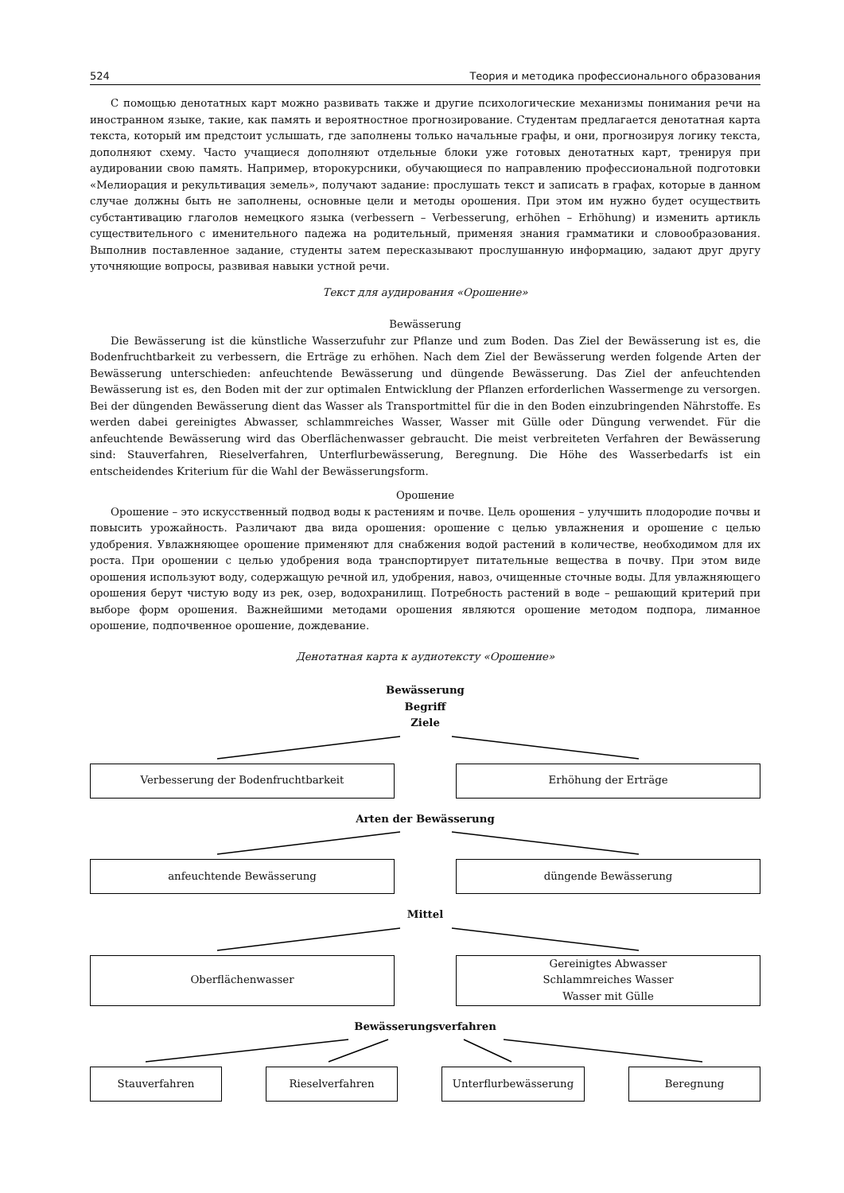524 Теория и методика профессионального образования
С помощью денотатных карт можно развивать также и другие психологические механизмы понимания речи на иностранном языке, такие, как память и вероятностное прогнозирование. Студентам предлагается денотатная карта текста, который им предстоит услышать, где заполнены только начальные графы, и они, прогнозируя логику текста, дополняют схему. Часто учащиеся дополняют отдельные блоки уже готовых денотатных карт, тренируя при аудировании свою память. Например, второкурсники, обучающиеся по направлению профессиональной подготовки «Мелиорация и рекультивация земель», получают задание: прослушать текст и записать в графах, которые в данном случае должны быть не заполнены, основные цели и методы орошения. При этом им нужно будет осуществить субстантивацию глаголов немецкого языка (verbessern – Verbesserung, erhöhen – Erhöhung) и изменить артикль существительного с именительного падежа на родительный, применяя знания грамматики и словообразования. Выполнив поставленное задание, студенты затем пересказывают прослушанную информацию, задают друг другу уточняющие вопросы, развивая навыки устной речи.
Текст для аудирования «Орошение»
Bewässerung
Die Bewässerung ist die künstliche Wasserzufuhr zur Pflanze und zum Boden. Das Ziel der Bewässerung ist es, die Bodenfruchtbarkeit zu verbessern, die Erträge zu erhöhen. Nach dem Ziel der Bewässerung werden folgende Arten der Bewässerung unterschieden: anfeuchtende Bewässerung und düngende Bewässerung. Das Ziel der anfeuchtenden Bewässerung ist es, den Boden mit der zur optimalen Entwicklung der Pflanzen erforderlichen Wassermenge zu versorgen. Bei der düngenden Bewässerung dient das Wasser als Transportmittel für die in den Boden einzubringenden Nährstoffe. Es werden dabei gereinigtes Abwasser, schlammreiches Wasser, Wasser mit Gülle oder Düngung verwendet. Für die anfeuchtende Bewässerung wird das Oberflächenwasser gebraucht. Die meist verbreiteten Verfahren der Bewässerung sind: Stauverfahren, Rieselverfahren, Unterflurbewässerung, Beregnung. Die Höhe des Wasserbedarfs ist ein entscheidendes Kriterium für die Wahl der Bewässerungsform.
Орошение
Орошение – это искусственный подвод воды к растениям и почве. Цель орошения – улучшить плодородие почвы и повысить урожайность. Различают два вида орошения: орошение с целью увлажнения и орошение с целью удобрения. Увлажняющее орошение применяют для снабжения водой растений в количестве, необходимом для их роста. При орошении с целью удобрения вода транспортирует питательные вещества в почву. При этом виде орошения используют воду, содержащую речной ил, удобрения, навоз, очищенные сточные воды. Для увлажняющего орошения берут чистую воду из рек, озер, водохранилищ. Потребность растений в воде – решающий критерий при выборе форм орошения. Важнейшими методами орошения являются орошение методом подпора, лиманное орошение, подпочвенное орошение, дождевание.
Денотатная карта к аудиотексту «Орошение»
Bewässerung
Begriff
Ziele
Verbesserung der Bodenfruchtbarkeit Erhöhung der Erträge
Arten der Bewässerung
anfeuchtende Bewässerung düngende Bewässerung
Mittel
Oberflächenwasser Gereinigtes Abwasser
Schlammreiches Wasser
Wasser mit Gülle
Bewässerungsverfahren
Stauverfahren Rieselverfahren Unterflurbewässerung Beregnung